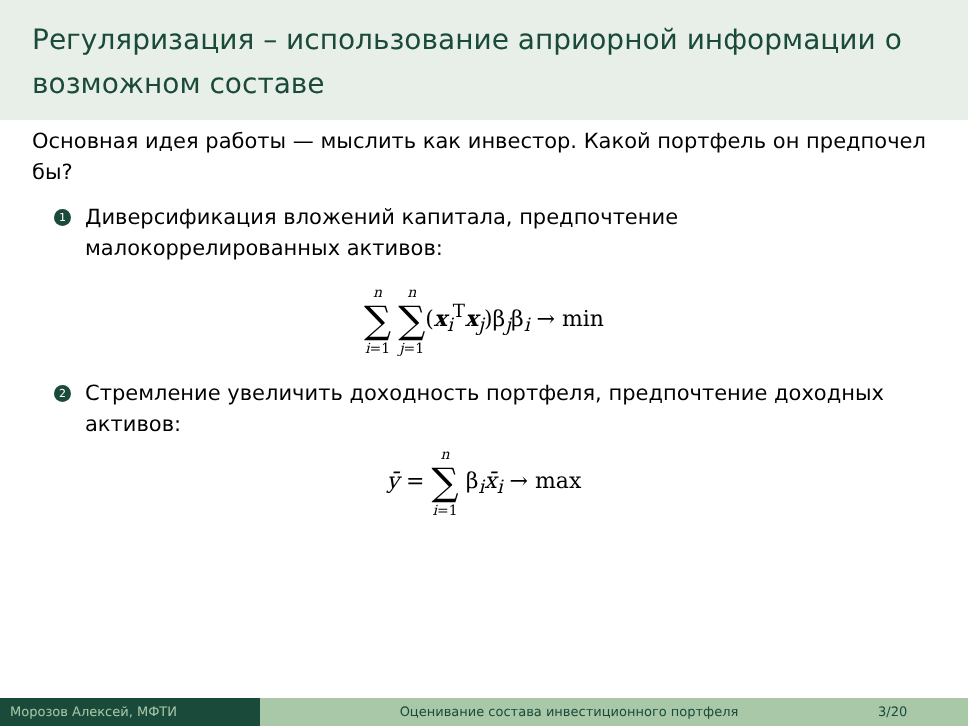Регуляризация – использование априорной информации о возможном составе
Основная идея работы — мыслить как инвестор. Какой портфель он предпочел бы?
1
Диверсификация вложений капитала, предпочтение малокоррелированных активов:
n ∑ i=1 n ∑ j=1(x<sub>i</sub><sup>T</sup>x<sub>j</sub>)β<sub>j</sub>β<sub>i</sub> → min
2
Стремление увеличить доходность портфеля, предпочтение доходных активов:
ȳ = n ∑ i=1 β<sub>i</sub>x̄<sub>i</sub> → max
Морозов Алексей, МФТИ Оценивание состава инвестиционного портфеля
3/20